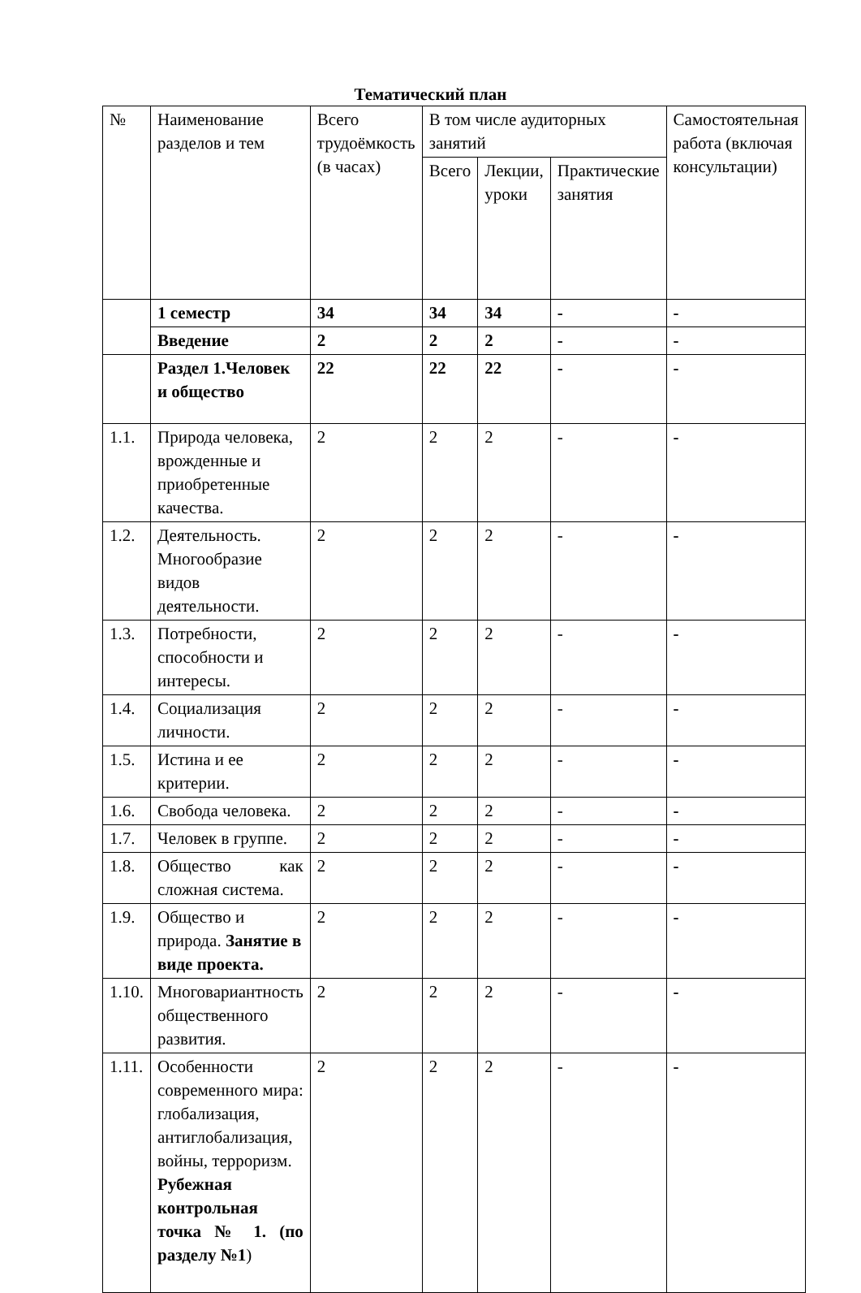Тематический план
| № | Наименование разделов и тем | Всего трудоёмкость (в часах) | В том числе аудиторных занятий | | | Самостоятельная работа (включая консультации) |
| | | | Всего | Лекции, уроки | Практические занятия | |
| | 1 семестр | 34 | 34 | 34 | - | - |
| | Введение | 2 | 2 | 2 | - | - |
| | Раздел 1.Человек и общество | 22 | 22 | 22 | - | - |
| 1.1. | Природа человека, врожденные и приобретенные качества. | 2 | 2 | 2 | - | - |
| 1.2. | Деятельность. Многообразие видов деятельности. | 2 | 2 | 2 | - | - |
| 1.3. | Потребности, способности и интересы. | 2 | 2 | 2 | - | - |
| 1.4. | Социализация личности. | 2 | 2 | 2 | - | - |
| 1.5. | Истина и ее критерии. | 2 | 2 | 2 | - | - |
| 1.6. | Свобода человека. | 2 | 2 | 2 | - | - |
| 1.7. | Человек в группе. | 2 | 2 | 2 | - | - |
| 1.8. | Общество как сложная система. | 2 | 2 | 2 | - | - |
| 1.9. | Общество и природа. Занятие в виде проекта. | 2 | 2 | 2 | - | - |
| 1.10. | Многовариантность общественного развития. | 2 | 2 | 2 | - | - |
| 1.11. | Особенности современного мира: глобализация, антиглобализация, войны, терроризм. Рубежная контрольная точка № 1. (по разделу №1 ) | 2 | 2 | 2 | - | - |